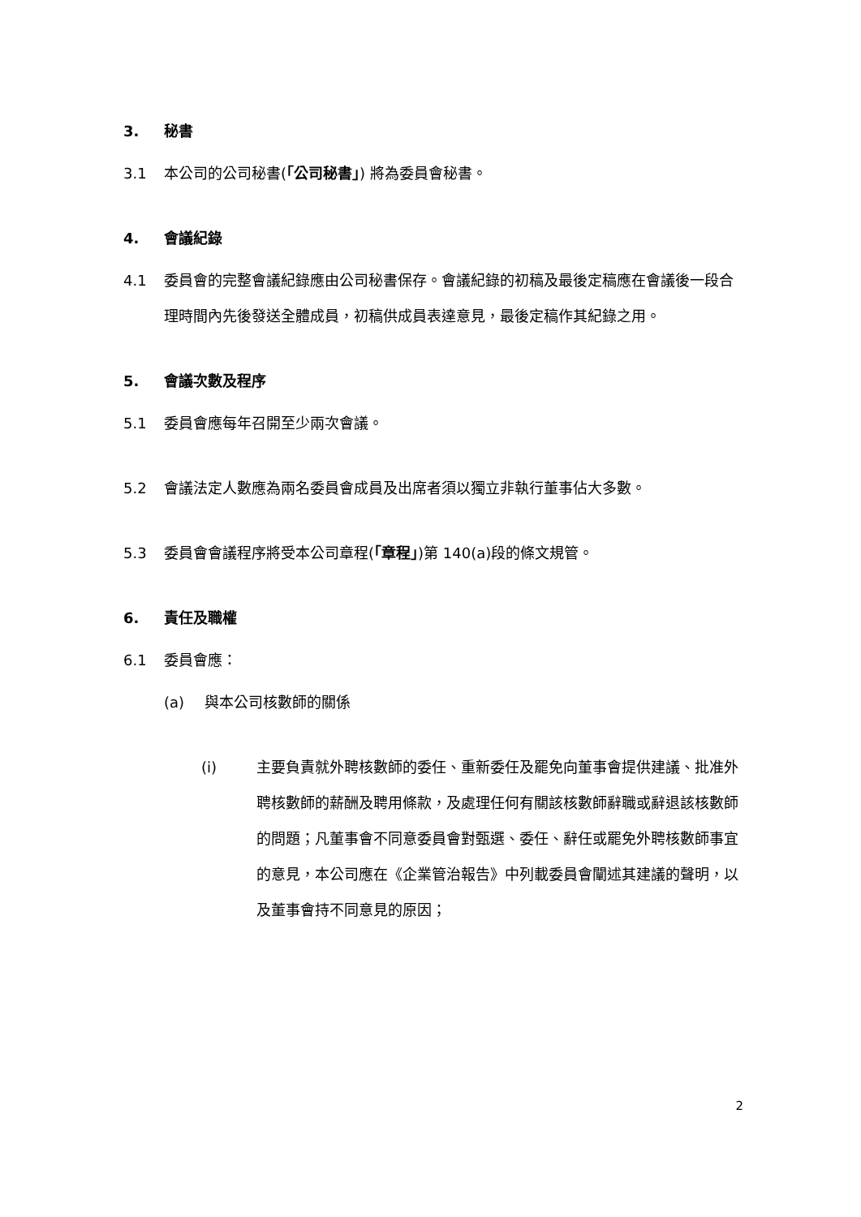3. 秘書
3.1 本公司的公司秘書(「公司秘書」) 將為委員會秘書。
4. 會議紀錄
4.1 委員會的完整會議紀錄應由公司秘書保存。會議紀錄的初稿及最後定稿應在會議後一段合理時間內先後發送全體成員，初稿供成員表達意見，最後定稿作其紀錄之用。
5. 會議次數及程序
5.1 委員會應每年召開至少兩次會議。
5.2 會議法定人數應為兩名委員會成員及出席者須以獨立非執行董事佔大多數。
5.3 委員會會議程序將受本公司章程(「章程」)第 140(a)段的條文規管。
6. 責任及職權
6.1 委員會應：
(a) 與本公司核數師的關係
(i) 主要負責就外聘核數師的委任、重新委任及罷免向董事會提供建議、批准外聘核數師的薪酬及聘用條款，及處理任何有關該核數師辭職或辭退該核數師的問題；凡董事會不同意委員會對甄選、委任、辭任或罷免外聘核數師事宜的意見，本公司應在《企業管治報告》中列載委員會闡述其建議的聲明，以及董事會持不同意見的原因；
2